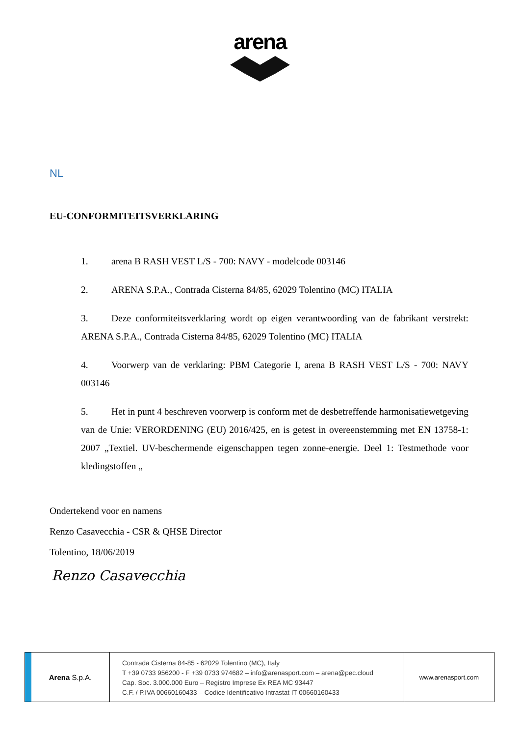arena
NL
EU-CONFORMITEITSVERKLARING
1. arena B RASH VEST L/S - 700: NAVY - modelcode 003146
2. ARENA S.P.A., Contrada Cisterna 84/85, 62029 Tolentino (MC) ITALIA
3. Deze conformiteitsverklaring wordt op eigen verantwoording van de fabrikant verstrekt: ARENA S.P.A., Contrada Cisterna 84/85, 62029 Tolentino (MC) ITALIA
4. Voorwerp van de verklaring: PBM Categorie I, arena B RASH VEST L/S - 700: NAVY 003146
5. Het in punt 4 beschreven voorwerp is conform met de desbetreffende harmonisatiewetgeving van de Unie: VERORDENING (EU) 2016/425, en is getest in overeenstemming met EN 13758-1: 2007 „Textiel. UV-beschermende eigenschappen tegen zonne-energie. Deel 1: Testmethode voor kledingstoffen „
Ondertekend voor en namens
Renzo Casavecchia - CSR & QHSE Director
Tolentino, 18/06/2019
Renzo Casavecchia
Arena S.p.A.
Contrada Cisterna 84-85 - 62029 Tolentino (MC), Italy
T +39 0733 956200 - F +39 0733 974682 – info@arenasport.com – arena@pec.cloud
Cap. Soc. 3.000.000 Euro – Registro Imprese Ex REA MC 93447
C.F. / P.IVA 00660160433 – Codice Identificativo Intrastat IT 00660160433
www.arenasport.com